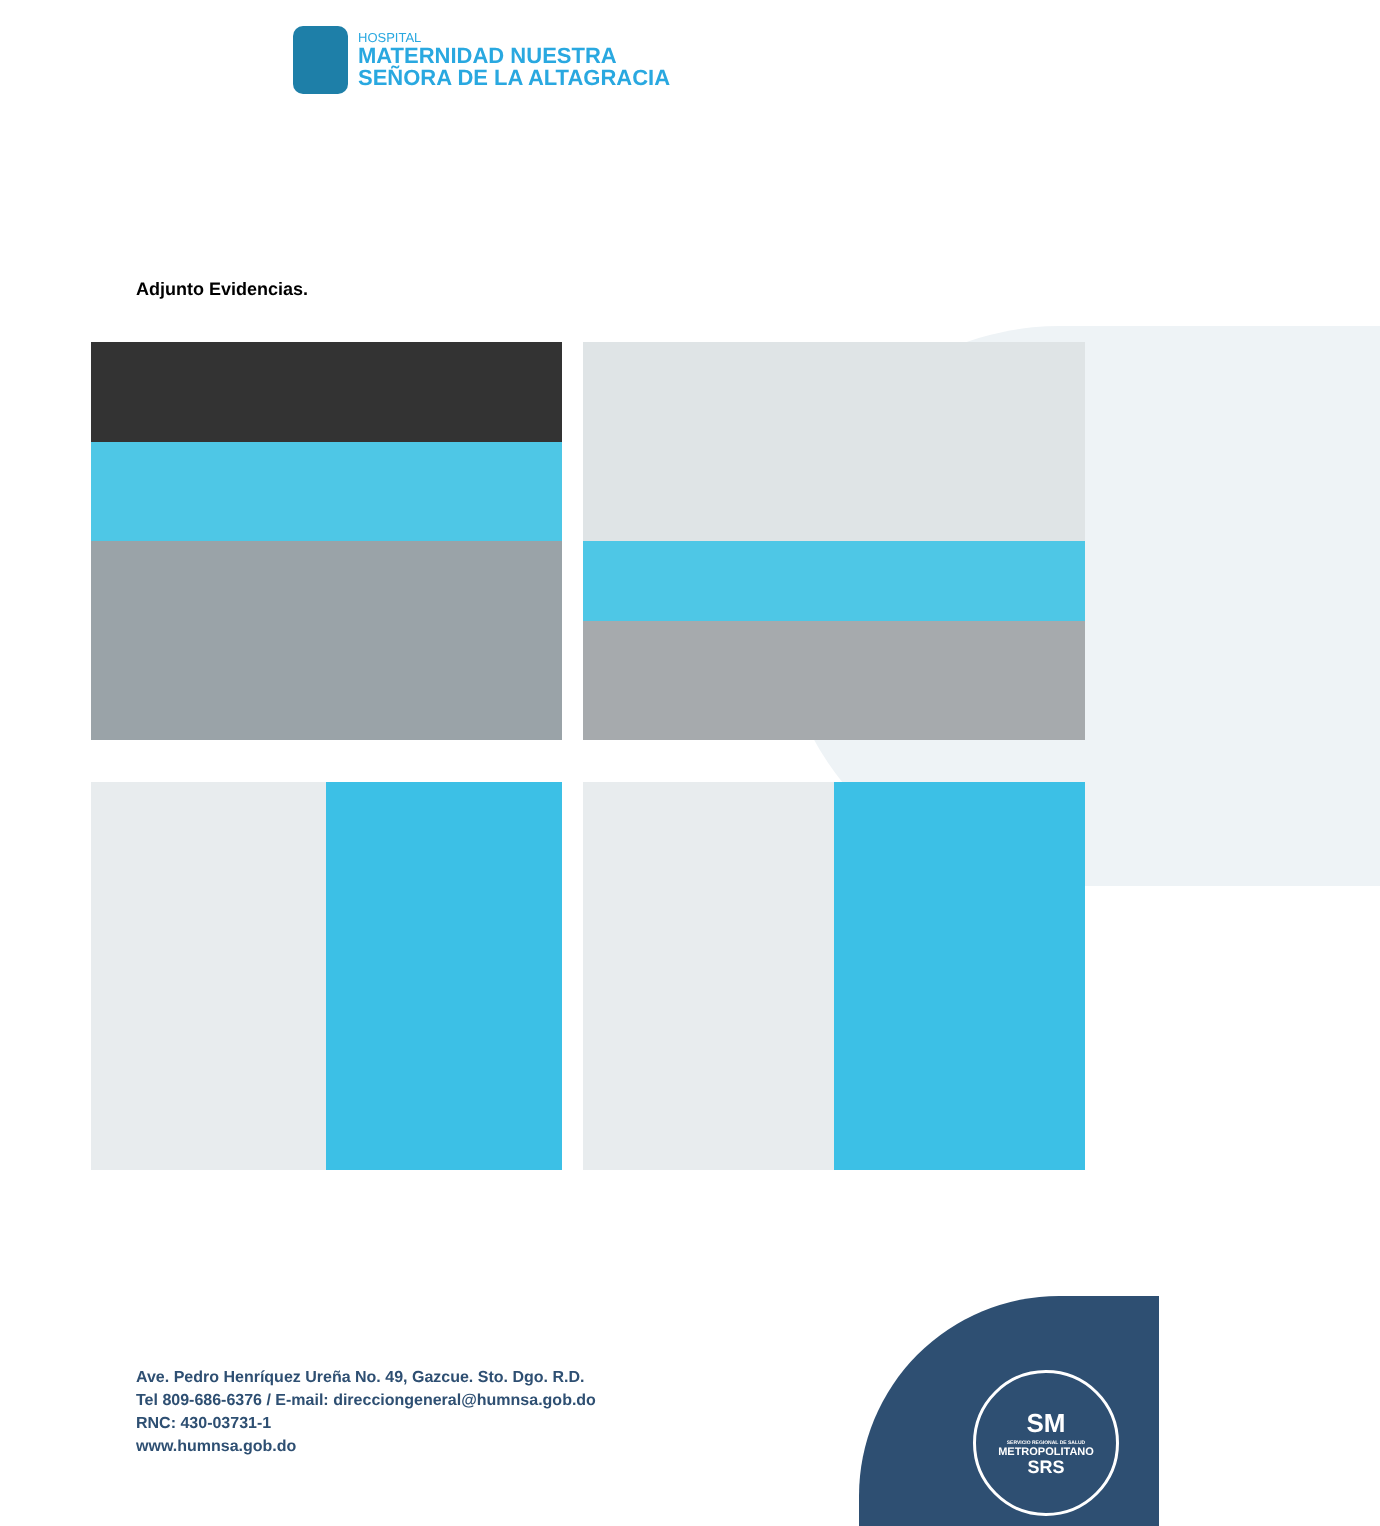HOSPITAL
MATERNIDAD NUESTRA
SEÑORA DE LA ALTAGRACIA
Adjunto Evidencias.
Ave. Pedro Henríquez Ureña No. 49, Gazcue. Sto. Dgo. R.D.
Tel 809-686-6376 / E-mail: direcciongeneral@humnsa.gob.do
RNC: 430-03731-1
www.humnsa.gob.do
SM
SERVICIO REGIONAL DE SALUD
METROPOLITANO
SRS